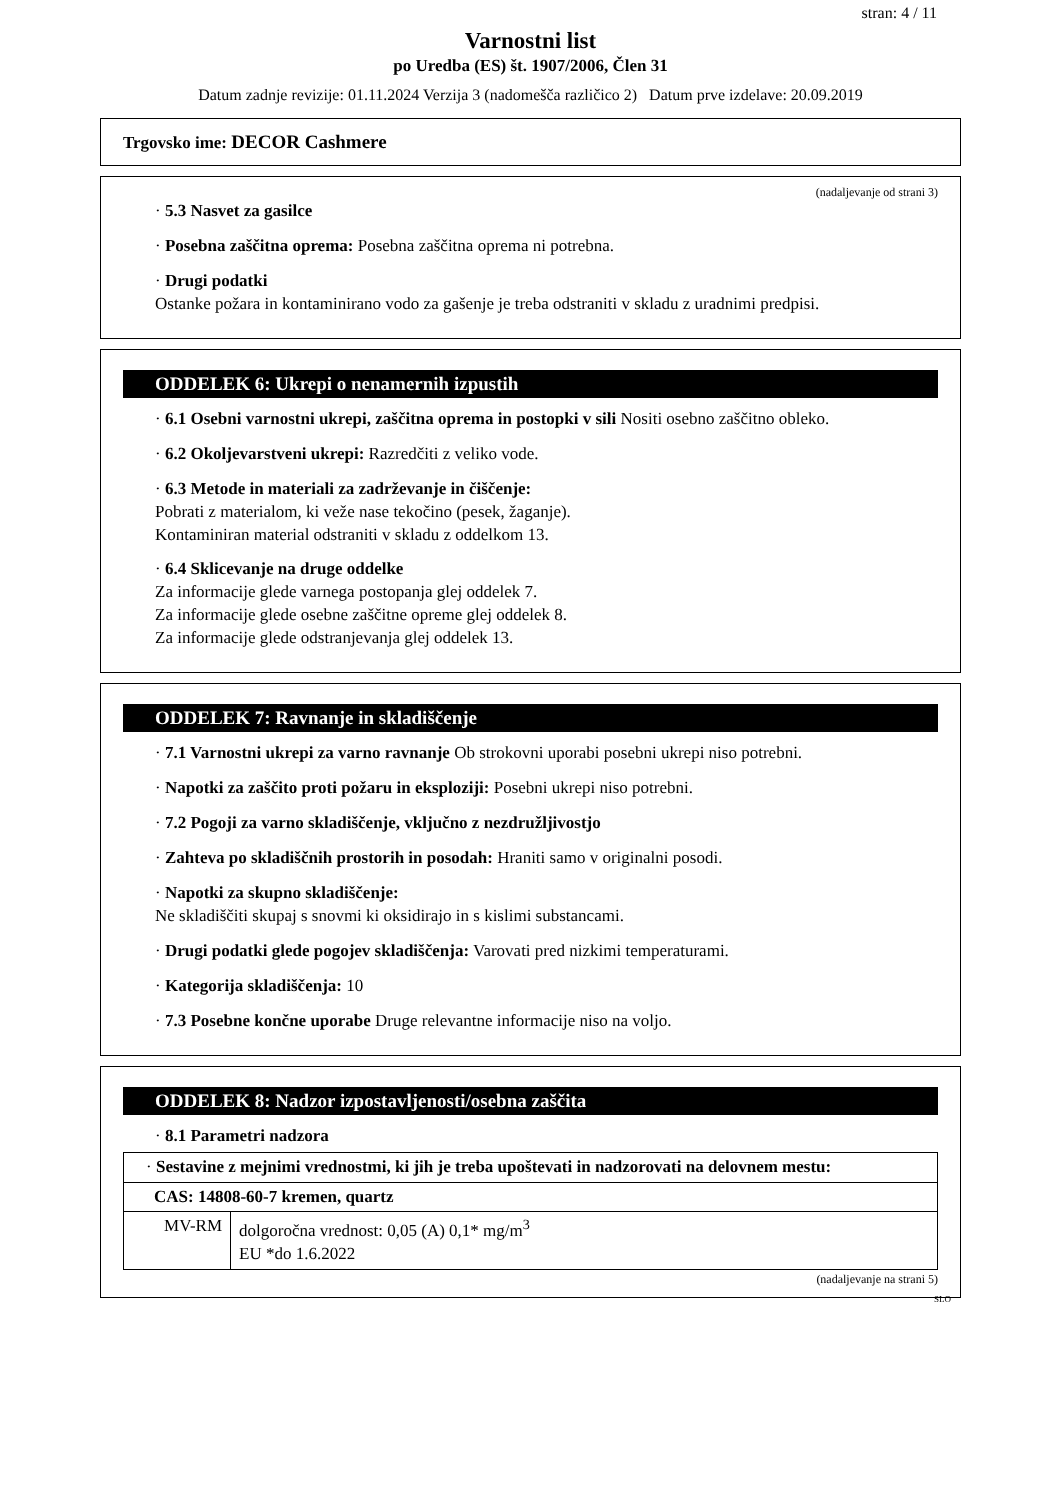stran: 4 / 11
Varnostni list
po Uredba (ES) št. 1907/2006, Člen 31
Datum zadnje revizije: 01.11.2024 Verzija 3 (nadomešča različico 2) Datum prve izdelave: 20.09.2019
Trgovsko ime: DECOR Cashmere
(nadaljevanje od strani 3)
· 5.3 Nasvet za gasilce
· Posebna zaščitna oprema: Posebna zaščitna oprema ni potrebna.
· Drugi podatki
Ostanke požara in kontaminirano vodo za gašenje je treba odstraniti v skladu z uradnimi predpisi.
ODDELEK 6: Ukrepi o nenamernih izpustih
· 6.1 Osebni varnostni ukrepi, zaščitna oprema in postopki v sili Nositi osebno zaščitno obleko.
· 6.2 Okoljevarstveni ukrepi: Razredčiti z veliko vode.
· 6.3 Metode in materiali za zadrževanje in čiščenje:
Pobrati z materialom, ki veže nase tekočino (pesek, žaganje).
Kontaminiran material odstraniti v skladu z oddelkom 13.
· 6.4 Sklicevanje na druge oddelke
Za informacije glede varnega postopanja glej oddelek 7.
Za informacije glede osebne zaščitne opreme glej oddelek 8.
Za informacije glede odstranjevanja glej oddelek 13.
ODDELEK 7: Ravnanje in skladiščenje
· 7.1 Varnostni ukrepi za varno ravnanje Ob strokovni uporabi posebni ukrepi niso potrebni.
· Napotki za zaščito proti požaru in eksploziji: Posebni ukrepi niso potrebni.
· 7.2 Pogoji za varno skladiščenje, vključno z nezdružljivostjo
· Zahteva po skladiščnih prostorih in posodah: Hraniti samo v originalni posodi.
· Napotki za skupno skladiščenje:
Ne skladiščiti skupaj s snovmi ki oksidirajo in s kislimi substancami.
· Drugi podatki glede pogojev skladiščenja: Varovati pred nizkimi temperaturami.
· Kategorija skladiščenja: 10
· 7.3 Posebne končne uporabe Druge relevantne informacije niso na voljo.
ODDELEK 8: Nadzor izpostavljenosti/osebna zaščita
· 8.1 Parametri nadzora
| · Sestavine z mejnimi vrednostmi, ki jih je treba upoštevati in nadzorovati na delovnem mestu: | |
| CAS: 14808-60-7 kremen, quartz | |
| MV-RM | dolgoročna vrednost: 0,05 (A) 0,1* mg/m<sup>3</sup> EU *do 1.6.2022 |
(nadaljevanje na strani 5)
SLO